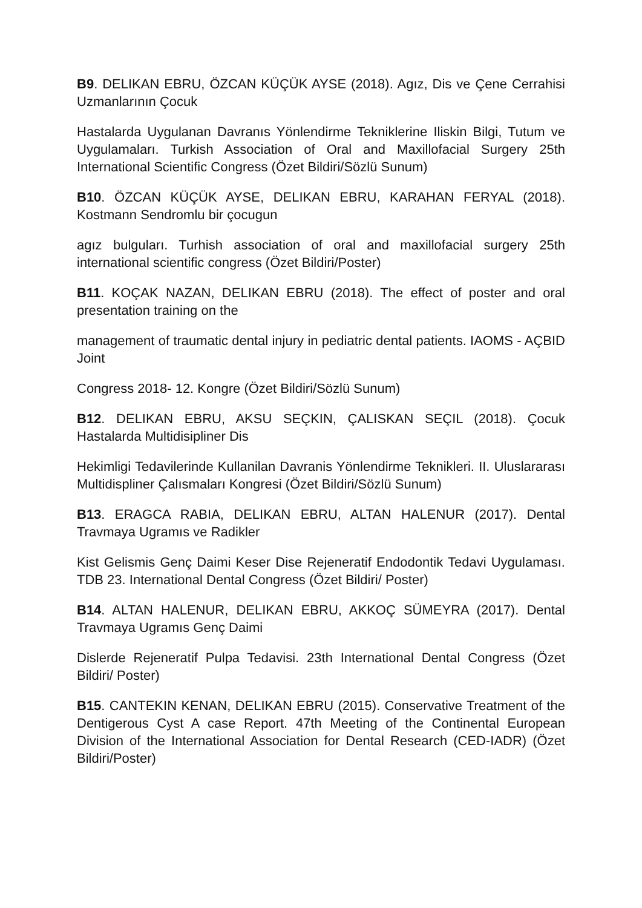B9. DELIKAN EBRU, ÖZCAN KÜÇÜK AYSE (2018). Agız, Dis ve Çene Cerrahisi Uzmanlarının Çocuk
Hastalarda Uygulanan Davranıs Yönlendirme Tekniklerine Iliskin Bilgi, Tutum ve Uygulamaları. Turkish Association of Oral and Maxillofacial Surgery 25th International Scientific Congress (Özet Bildiri/Sözlü Sunum)
B10. ÖZCAN KÜÇÜK AYSE, DELIKAN EBRU, KARAHAN FERYAL (2018). Kostmann Sendromlu bir çocugun
agız bulguları. Turhish association of oral and maxillofacial surgery 25th international scientific congress (Özet Bildiri/Poster)
B11. KOÇAK NAZAN, DELIKAN EBRU (2018). The effect of poster and oral presentation training on the
management of traumatic dental injury in pediatric dental patients. IAOMS - AÇBID Joint
Congress 2018- 12. Kongre (Özet Bildiri/Sözlü Sunum)
B12. DELIKAN EBRU, AKSU SEÇKIN, ÇALISKAN SEÇIL (2018). Çocuk Hastalarda Multidisipliner Dis
Hekimligi Tedavilerinde Kullanilan Davranis Yönlendirme Teknikleri. II. Uluslararası Multidispliner Çalısmaları Kongresi (Özet Bildiri/Sözlü Sunum)
B13. ERAGCA RABIA, DELIKAN EBRU, ALTAN HALENUR (2017). Dental Travmaya Ugramıs ve Radikler
Kist Gelismis Genç Daimi Keser Dise Rejeneratif Endodontik Tedavi Uygulaması. TDB 23. International Dental Congress (Özet Bildiri/ Poster)
B14. ALTAN HALENUR, DELIKAN EBRU, AKKOÇ SÜMEYRA (2017). Dental Travmaya Ugramıs Genç Daimi
Dislerde Rejeneratif Pulpa Tedavisi. 23th International Dental Congress (Özet Bildiri/ Poster)
B15. CANTEKIN KENAN, DELIKAN EBRU (2015). Conservative Treatment of the Dentigerous Cyst A case Report. 47th Meeting of the Continental European Division of the International Association for Dental Research (CED-IADR) (Özet Bildiri/Poster)